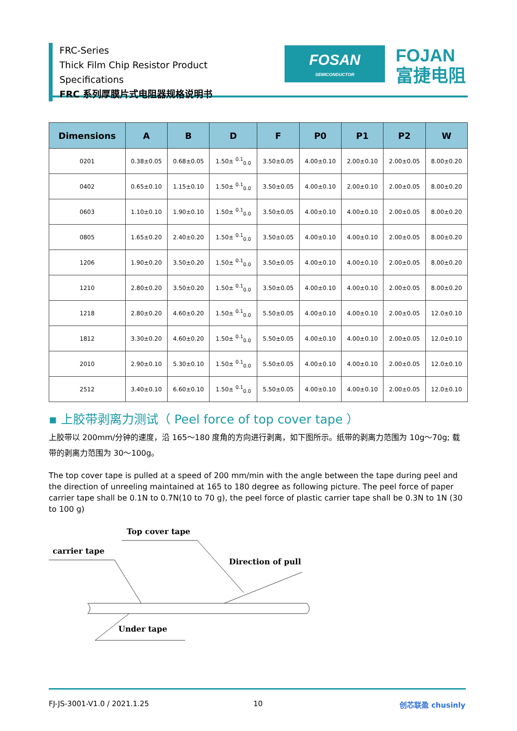FRC-Series
Thick Film Chip Resistor Product Specifications
FRC 系列厚膜片式电阻器规格说明书
FOSAN
SEMICONDUCTOR
FOJAN
富捷电阻
| Dimensions | A | B | D | F | P0 | P1 | P2 | W |
| --- | --- | --- | --- | --- | --- | --- | --- | --- |
| 0201 | 0.38±0.05 | 0.68±0.05 | 1.50± <sup>0.1</sup><sub>0.0</sub> | 3.50±0.05 | 4.00±0.10 | 2.00±0.10 | 2.00±0.05 | 8.00±0.20 |
| 0402 | 0.65±0.10 | 1.15±0.10 | 1.50± <sup>0.1</sup><sub>0.0</sub> | 3.50±0.05 | 4.00±0.10 | 2.00±0.10 | 2.00±0.05 | 8.00±0.20 |
| 0603 | 1.10±0.10 | 1.90±0.10 | 1.50± <sup>0.1</sup><sub>0.0</sub> | 3.50±0.05 | 4.00±0.10 | 4.00±0.10 | 2.00±0.05 | 8.00±0.20 |
| 0805 | 1.65±0.20 | 2.40±0.20 | 1.50± <sup>0.1</sup><sub>0.0</sub> | 3.50±0.05 | 4.00±0.10 | 4.00±0.10 | 2.00±0.05 | 8.00±0.20 |
| 1206 | 1.90±0.20 | 3.50±0.20 | 1.50± <sup>0.1</sup><sub>0.0</sub> | 3.50±0.05 | 4.00±0.10 | 4.00±0.10 | 2.00±0.05 | 8.00±0.20 |
| 1210 | 2.80±0.20 | 3.50±0.20 | 1.50± <sup>0.1</sup><sub>0.0</sub> | 3.50±0.05 | 4.00±0.10 | 4.00±0.10 | 2.00±0.05 | 8.00±0.20 |
| 1218 | 2.80±0.20 | 4.60±0.20 | 1.50± <sup>0.1</sup><sub>0.0</sub> | 5.50±0.05 | 4.00±0.10 | 4.00±0.10 | 2.00±0.05 | 12.0±0.10 |
| 1812 | 3.30±0.20 | 4.60±0.20 | 1.50± <sup>0.1</sup><sub>0.0</sub> | 5.50±0.05 | 4.00±0.10 | 4.00±0.10 | 2.00±0.05 | 12.0±0.10 |
| 2010 | 2.90±0.10 | 5.30±0.10 | 1.50± <sup>0.1</sup><sub>0.0</sub> | 5.50±0.05 | 4.00±0.10 | 4.00±0.10 | 2.00±0.05 | 12.0±0.10 |
| 2512 | 3.40±0.10 | 6.60±0.10 | 1.50± <sup>0.1</sup><sub>0.0</sub> | 5.50±0.05 | 4.00±0.10 | 4.00±0.10 | 2.00±0.05 | 12.0±0.10 |
▪ 上胶带剥离力测试（ Peel force of top cover tape ）
上胶带以 200mm/分钟的速度，沿 165～180 度角的方向进行剥离，如下图所示。纸带的剥离力范围为 10g～70g; 载带的剥离力范围为 30～100g。
The top cover tape is pulled at a speed of 200 mm/min with the angle between the tape during peel and the direction of unreeling maintained at 165 to 180 degree as following picture. The peel force of paper carrier tape shall be 0.1N to 0.7N(10 to 70 g), the peel force of plastic carrier tape shall be 0.3N to 1N (30 to 100 g)
Top cover tape
carrier tape
Direction of pull
Under tape
FJ-JS-3001-V1.0 / 2021.1.25 10 创芯联盈 chusinly